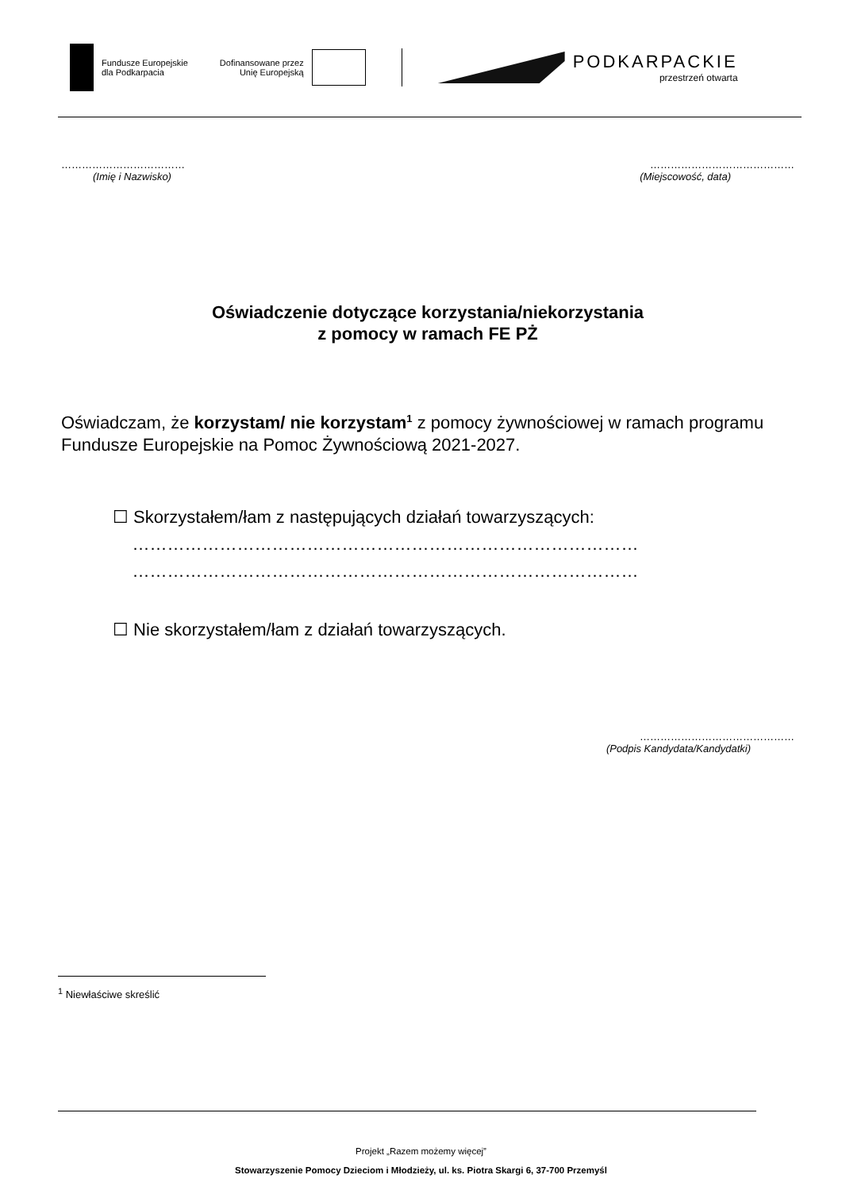Fundusze Europejskie
dla Podkarpacia
Dofinansowane przez
Unię Europejską
PODKARPACKIE
przestrzeń otwarta
………………………………
(Imię i Nazwisko)
……………………………………
(Miejscowość, data)
Oświadczenie dotyczące korzystania/niekorzystania
z pomocy w ramach FE PŻ
Oświadczam, że korzystam/ nie korzystam<sup>1</sup> z pomocy żywnościowej w ramach programu Fundusze Europejskie na Pomoc Żywnościową 2021-2027.
☐ Skorzystałem/łam z następujących działań towarzyszących:
……………………………………………………………………………
……………………………………………………………………………
☐ Nie skorzystałem/łam z działań towarzyszących.
………………………………………
(Podpis Kandydata/Kandydatki)
<sup>1</sup> Niewłaściwe skreślić
Projekt „Razem możemy więcej”
Stowarzyszenie Pomocy Dzieciom i Młodzieży, ul. ks. Piotra Skargi 6, 37-700 Przemyśl